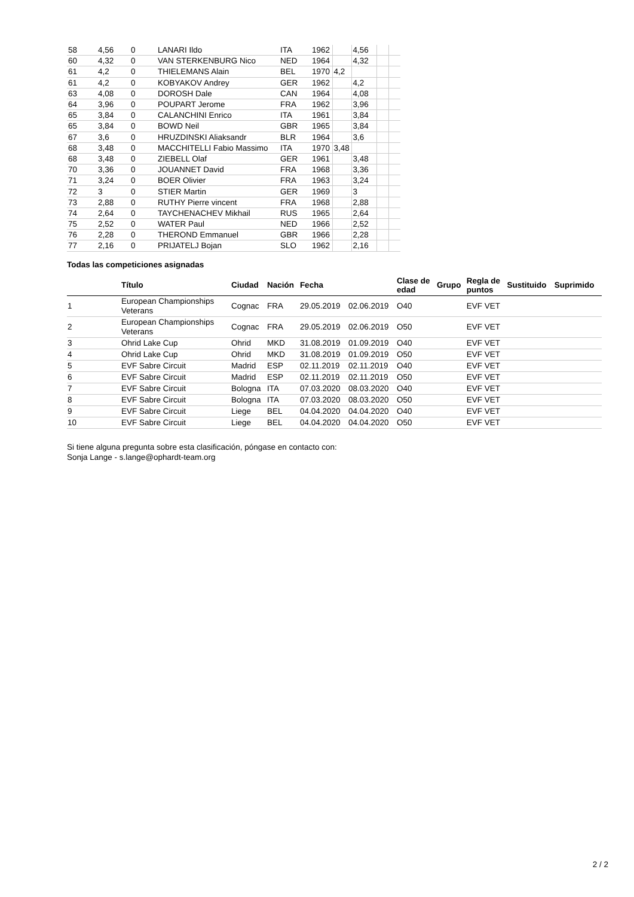| 58 | 4,56 | 0 | LANARI Ildo | ITA | 1962 | | 4,56 | | |
| 60 | 4,32 | 0 | VAN STERKENBURG Nico | NED | 1964 | | 4,32 | | |
| 61 | 4,2 | 0 | THIELEMANS Alain | BEL | 1970 | 4,2 | | | |
| 61 | 4,2 | 0 | KOBYAKOV Andrey | GER | 1962 | | 4,2 | | |
| 63 | 4,08 | 0 | DOROSH Dale | CAN | 1964 | | 4,08 | | |
| 64 | 3,96 | 0 | POUPART Jerome | FRA | 1962 | | 3,96 | | |
| 65 | 3,84 | 0 | CALANCHINI Enrico | ITA | 1961 | | 3,84 | | |
| 65 | 3,84 | 0 | BOWD Neil | GBR | 1965 | | 3,84 | | |
| 67 | 3,6 | 0 | HRUZDINSKI Aliaksandr | BLR | 1964 | | 3,6 | | |
| 68 | 3,48 | 0 | MACCHITELLI Fabio Massimo | ITA | 1970 | 3,48 | | | |
| 68 | 3,48 | 0 | ZIEBELL Olaf | GER | 1961 | | 3,48 | | |
| 70 | 3,36 | 0 | JOUANNET David | FRA | 1968 | | 3,36 | | |
| 71 | 3,24 | 0 | BOER Olivier | FRA | 1963 | | 3,24 | | |
| 72 | 3 | 0 | STIER Martin | GER | 1969 | | 3 | | |
| 73 | 2,88 | 0 | RUTHY Pierre vincent | FRA | 1968 | | 2,88 | | |
| 74 | 2,64 | 0 | TAYCHENACHEV Mikhail | RUS | 1965 | | 2,64 | | |
| 75 | 2,52 | 0 | WATER Paul | NED | 1966 | | 2,52 | | |
| 76 | 2,28 | 0 | THEROND Emmanuel | GBR | 1966 | | 2,28 | | |
| 77 | 2,16 | 0 | PRIJATELJ Bojan | SLO | 1962 | | 2,16 | | |
Todas las competiciones asignadas
| | Título | Ciudad | Nación | Fecha | | Clase de edad | Grupo | Regla de puntos | Sustituido | Suprimido |
| --- | --- | --- | --- | --- | --- | --- | --- | --- | --- | --- |
| 1 | European Championships Veterans | Cognac | FRA | 29.05.2019 | 02.06.2019 | O40 | | EVF VET | | |
| 2 | European Championships Veterans | Cognac | FRA | 29.05.2019 | 02.06.2019 | O50 | | EVF VET | | |
| 3 | Ohrid Lake Cup | Ohrid | MKD | 31.08.2019 | 01.09.2019 | O40 | | EVF VET | | |
| 4 | Ohrid Lake Cup | Ohrid | MKD | 31.08.2019 | 01.09.2019 | O50 | | EVF VET | | |
| 5 | EVF Sabre Circuit | Madrid | ESP | 02.11.2019 | 02.11.2019 | O40 | | EVF VET | | |
| 6 | EVF Sabre Circuit | Madrid | ESP | 02.11.2019 | 02.11.2019 | O50 | | EVF VET | | |
| 7 | EVF Sabre Circuit | Bologna | ITA | 07.03.2020 | 08.03.2020 | O40 | | EVF VET | | |
| 8 | EVF Sabre Circuit | Bologna | ITA | 07.03.2020 | 08.03.2020 | O50 | | EVF VET | | |
| 9 | EVF Sabre Circuit | Liege | BEL | 04.04.2020 | 04.04.2020 | O40 | | EVF VET | | |
| 10 | EVF Sabre Circuit | Liege | BEL | 04.04.2020 | 04.04.2020 | O50 | | EVF VET | | |
Si tiene alguna pregunta sobre esta clasificación, póngase en contacto con:
Sonja Lange - s.lange@ophardt-team.org
2 / 2